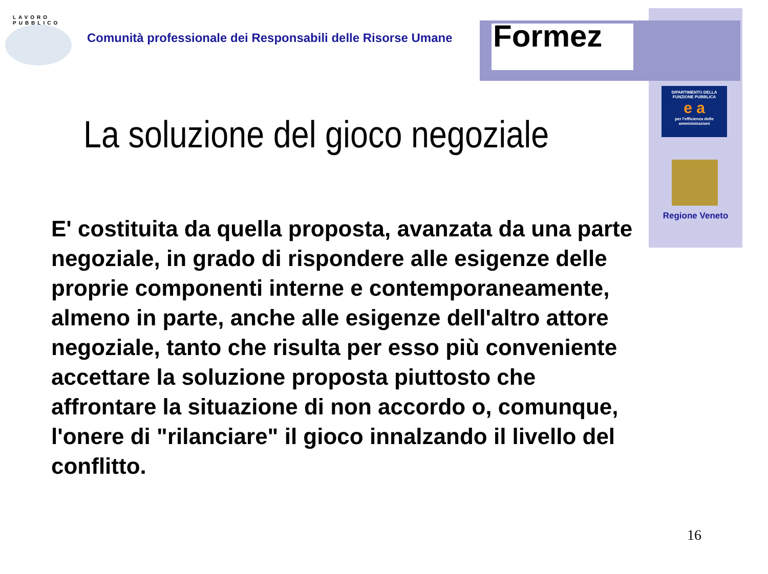LAVORO
PUBBLICO
Comunità professionale dei Responsabili delle Risorse Umane
Formez
DIPARTIMENTO DELLA
FUNZIONE PUBBLICA
e a
per l'efficienza delle amministrazioni
Regione Veneto
La soluzione del gioco negoziale
E' costituita da quella proposta, avanzata da una parte negoziale, in grado di rispondere alle esigenze delle proprie componenti interne e contemporaneamente, almeno in parte, anche alle esigenze dell'altro attore negoziale, tanto che risulta per esso più conveniente accettare la soluzione proposta piuttosto che affrontare la situazione di non accordo o, comunque, l'onere di "rilanciare" il gioco innalzando il livello del conflitto.
16